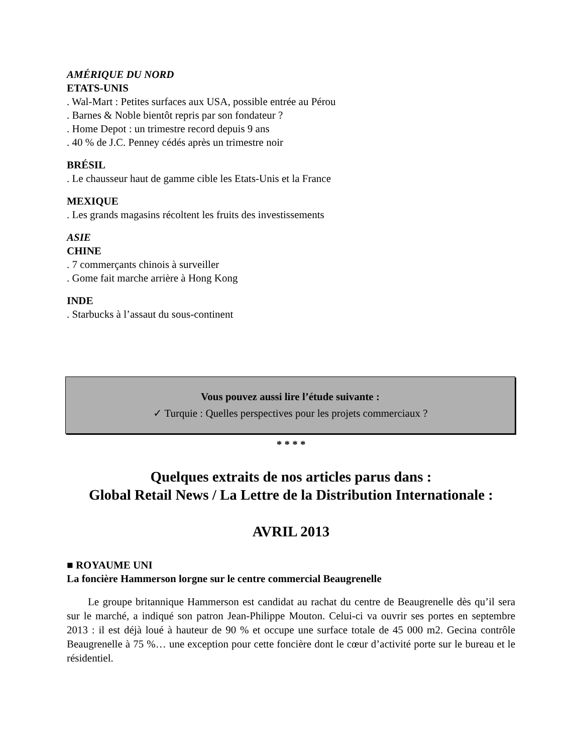AMÉRIQUE DU NORD
ETATS-UNIS
. Wal-Mart : Petites surfaces aux USA, possible entrée au Pérou
. Barnes & Noble bientôt repris par son fondateur ?
. Home Depot : un trimestre record depuis 9 ans
. 40 % de J.C. Penney cédés après un trimestre noir
BRÉSIL
. Le chausseur haut de gamme cible les Etats-Unis et la France
MEXIQUE
. Les grands magasins récoltent les fruits des investissements
ASIE
CHINE
. 7 commerçants chinois à surveiller
. Gome fait marche arrière à Hong Kong
INDE
. Starbucks à l’assaut du sous-continent
Vous pouvez aussi lire l’étude suivante :
✓ Turquie : Quelles perspectives pour les projets commerciaux ?
* * * *
Quelques extraits de nos articles parus dans :
Global Retail News / La Lettre de la Distribution Internationale :
AVRIL 2013
■ ROYAUME UNI
La foncière Hammerson lorgne sur le centre commercial Beaugrenelle
  Le groupe britannique Hammerson est candidat au rachat du centre de Beaugrenelle dès qu’il sera sur le marché, a indiqué son patron Jean-Philippe Mouton. Celui-ci va ouvrir ses portes en septembre 2013 : il est déjà loué à hauteur de 90 % et occupe une surface totale de 45 000 m2. Gecina contrôle Beaugrenelle à 75 %… une exception pour cette foncière dont le cœur d’activité porte sur le bureau et le résidentiel.